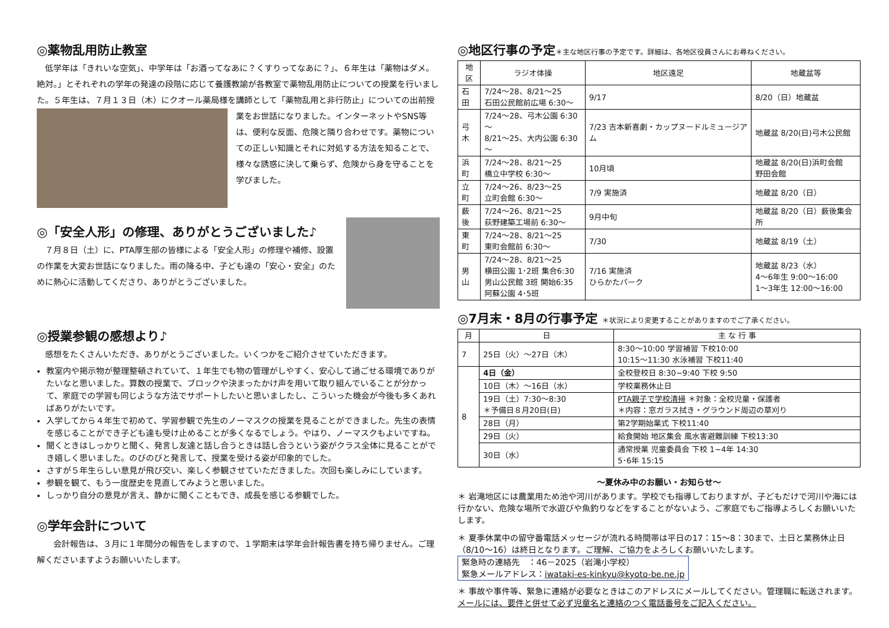◎薬物乱用防止教室
　低学年は「きれいな空気」、中学年は「お酒ってなあに？くすりってなあに？」、６年生は「薬物はダメ。絶対。」とそれぞれの学年の発達の段階に応じて養護教諭が各教室で薬物乱用防止についての授業を行いました。５年生は、７月１３日（木）にクオール薬局様を講師として「薬物乱用と非行防止」についての出前授業をお世話になりました。 インターネットやSNS等は、便利な反面、危険と隣り合わせです。薬物についての正しい知識とそれに対処する方法を知ることで、様々な誘惑に決して乗らず、危険から身を守ることを学びました。
◎「安全人形」の修理、ありがとうございました♪
　７月８日（土）に、PTA厚生部の皆様による「安全人形」の修理や補修、設置の作業を大変お世話になりました。雨の降る中、子ども達の「安心・安全」のために熱心に活動してくださり、ありがとうございました。
◎授業参観の感想より♪
　感想をたくさんいただき、ありがとうございました。いくつかをご紹介させていただきます。
教室内や掲示物が整理整頓されていて、１年生でも物の管理がしやすく、安心して過ごせる環境でありがたいなと思いました。算数の授業で、ブロックや決まったかけ声を用いて取り組んでいることが分かって、家庭での学習も同じような方法でサポートしたいと思いましたし、こういった機会が今後も多くあればありがたいです。
入学してから４年生で初めて、学習参観で先生のノーマスクの授業を見ることができました。先生の表情を感じることができ子ども達も受け止めることが多くなるでしょう。やはり、ノーマスクもよいですね。
聞くときはしっかりと聞く、発言し友達と話し合うときは話し合うという姿がクラス全体に見ることができ嬉しく思いました。のびのびと発言して、授業を受ける姿が印象的でした。
さすが５年生らしい意見が飛び交い、楽しく参観させていただきました。次回も楽しみにしています。
参観を観て、もう一度歴史を見直してみようと思いました。
しっかり自分の意見が言え、静かに聞くこともでき、成長を感じる参観でした。
◎学年会計について
　　会計報告は、３月に１年間分の報告をしますので、１学期末は学年会計報告書を持ち帰りません。ご理解くださいますようお願いいたします。
◎地区行事の予定＊主な地区行事の予定です。詳細は、各地区役員さんにお尋ねください。
| 地区 | ラジオ体操 | 地区遠足 | 地蔵盆等 |
| --- | --- | --- | --- |
| 石田 | 7/24～28、8/21～25 石田公民館前広場 6:30～ | 9/17 | 8/20（日）地蔵盆 |
| 弓木 | 7/24～28、弓木公園 6:30～ 8/21～25、大内公園 6:30～ | 7/23 吉本新喜劇・カップヌードルミュージアム | 地蔵盆 8/20(日)弓木公民館 |
| 浜町 | 7/24～28、8/21～25 橋立中学校 6:30～ | 10月頃 | 地蔵盆 8/20(日)浜町会館 野田会館 |
| 立町 | 7/24～26、8/23～25 立町会館 6:30～ | 7/9 実施済 | 地蔵盆 8/20（日） |
| 薮後 | 7/24～26、8/21～25 荻野建築工場前 6:30～ | 9月中旬 | 地蔵盆 8/20（日）薮後集会所 |
| 東町 | 7/24～28、8/21～25 東町会館前 6:30～ | 7/30 | 地蔵盆 8/19（土） |
| 男山 | 7/24～28、8/21～25 横田公園 1･2班 集合6:30 男山公民館 3班 開始6:35 阿蘇公園 4･5班 | 7/16 実施済 ひらかたパーク | 地蔵盆 8/23（水） 4～6年生 9:00～16:00 1～3年生 12:00～16:00 |
◎7月末・8月の行事予定 ＊状況により変更することがありますのでご了承ください。
| 月 | 日 | 主 な 行 事 |
| --- | --- | --- |
| 7 | 25日（火）～27日（木） | 8:30～10:00 学習補習 下校10:00 10:15～11:30 水泳補習 下校11:40 |
| 8 | 4日（金） | 全校登校日 8:30~9:40 下校 9:50 |
| | 10日（木）～16日（水） | 学校業務休止日 |
| | 19日（土）7:30～8:30 ＊予備日８月20日(日) | PTA親子で学校清掃 ＊対象：全校児童・保護者 ＊内容：窓ガラス拭き・グラウンド周辺の草刈り |
| | 28日（月） | 第2学期始業式 下校11:40 |
| | 29日（火） | 給食開始 地区集会 風水害避難訓練 下校13:30 |
| | 30日（水） | 通常授業 児童委員会 下校 1~4年 14:30 5･6年 15:15 |
～夏休み中のお願い・お知らせ～
＊ 岩滝地区には農業用ため池や河川があります。学校でも指導しておりますが、子どもだけで河川や海には行かない、危険な場所で水遊びや魚釣りなどをすることがないよう、ご家庭でもご指導よろしくお願いいたします。
＊ 夏季休業中の留守番電話メッセージが流れる時間帯は平日の17：15～8：30まで、土日と業務休止日（8/10～16）は終日となります。ご理解、ご協力をよろしくお願いいたします。
緊急時の連絡先　：46－2025（岩滝小学校）
緊急メールアドレス：iwataki-es-kinkyu@kyoto-be.ne.jp
＊ 事故や事件等、緊急に連絡が必要なときはこのアドレスにメールしてください。管理職に転送されます。メールには、要件と併せて必ず児童名と連絡のつく電話番号をご記入ください。